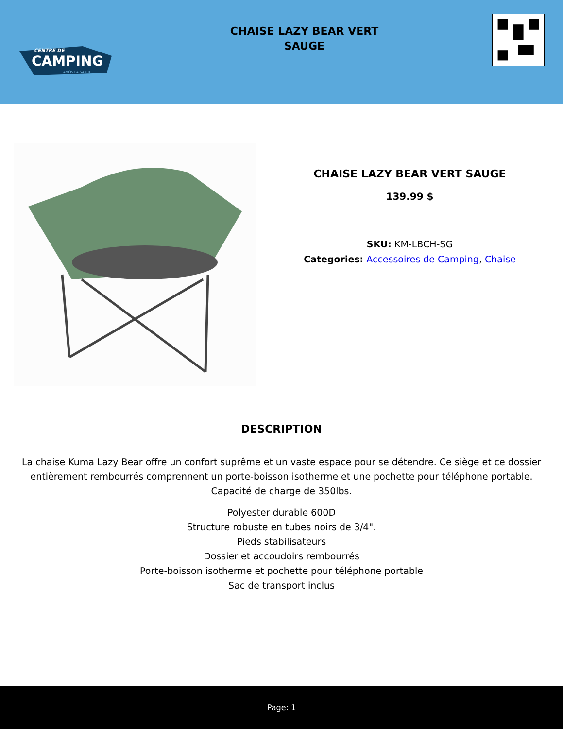CENTRE DE
CAMPING
AMOS·LA SARRE
CHAISE LAZY BEAR VERT
SAUGE
CHAISE LAZY BEAR VERT SAUGE
139.99 $
SKU: KM-LBCH-SG
Categories: Accessoires de Camping, Chaise
DESCRIPTION
La chaise Kuma Lazy Bear offre un confort suprême et un vaste espace pour se détendre. Ce siège et ce dossier entièrement rembourrés comprennent un porte-boisson isotherme et une pochette pour téléphone portable. Capacité de charge de 350lbs.
Polyester durable 600D
Structure robuste en tubes noirs de 3/4".
Pieds stabilisateurs
Dossier et accoudoirs rembourrés
Porte-boisson isotherme et pochette pour téléphone portable
Sac de transport inclus
Page: 1